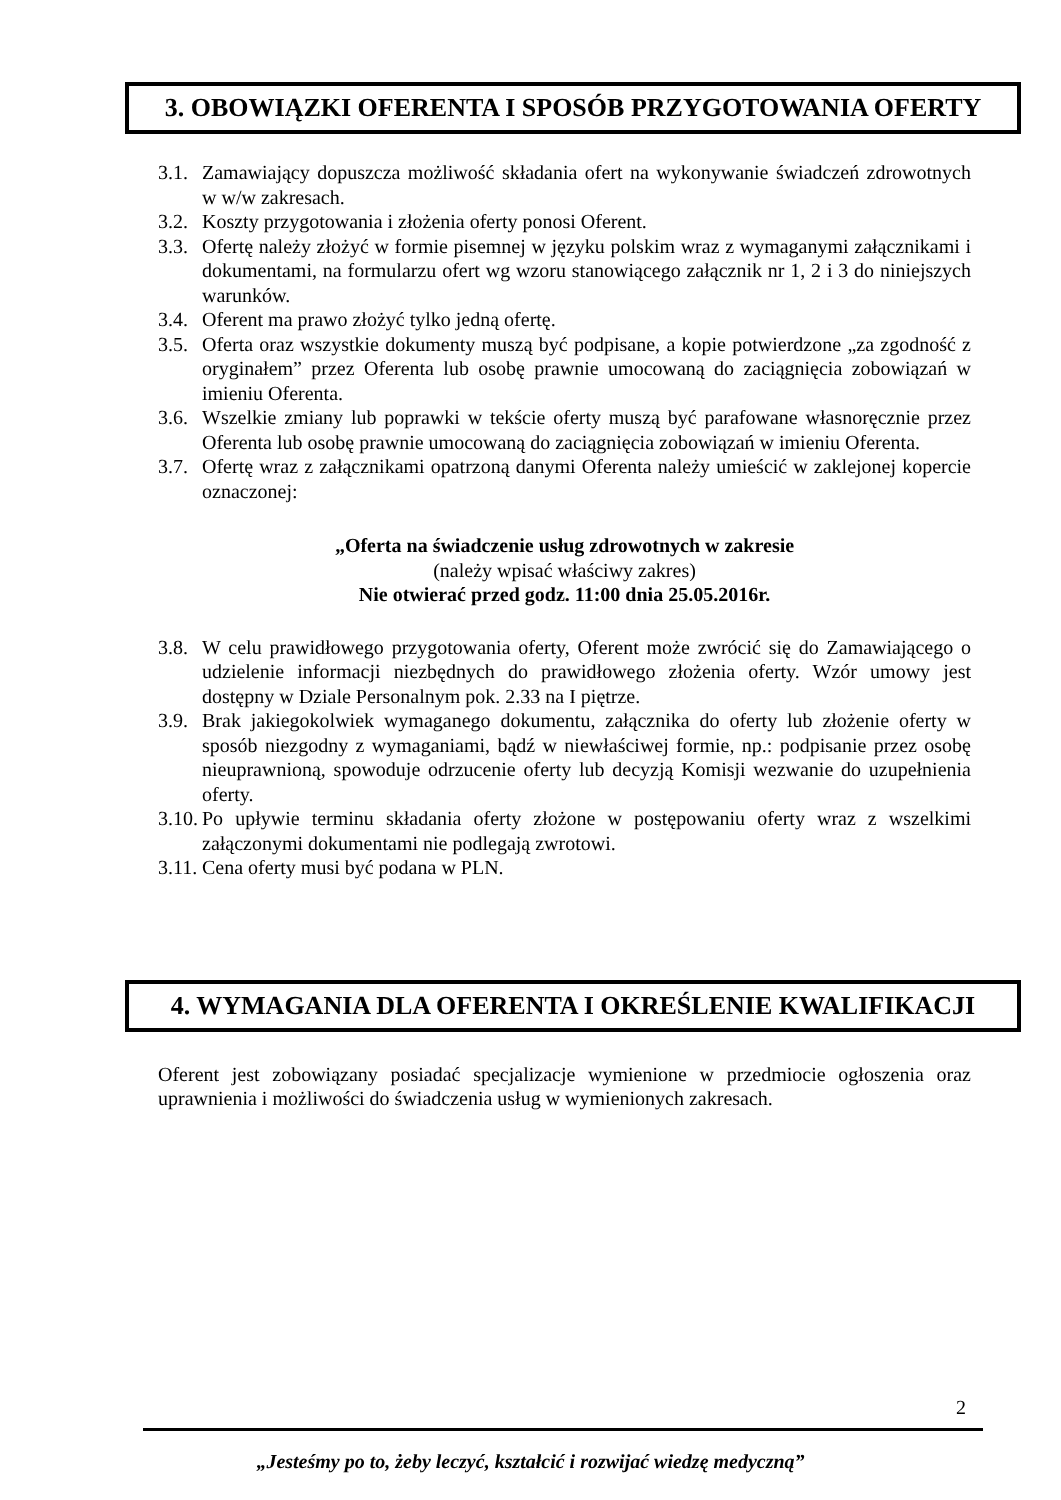3. OBOWIĄZKI OFERENTA I SPOSÓB PRZYGOTOWANIA OFERTY
3.1. Zamawiający dopuszcza możliwość składania ofert na wykonywanie świadczeń zdrowotnych w w/w zakresach.
3.2. Koszty przygotowania i złożenia oferty ponosi Oferent.
3.3. Ofertę należy złożyć w formie pisemnej w języku polskim wraz z wymaganymi załącznikami i dokumentami, na formularzu ofert wg wzoru stanowiącego załącznik nr 1, 2 i 3 do niniejszych warunków.
3.4. Oferent ma prawo złożyć tylko jedną ofertę.
3.5. Oferta oraz wszystkie dokumenty muszą być podpisane, a kopie potwierdzone „za zgodność z oryginałem” przez Oferenta lub osobę prawnie umocowaną do zaciągnięcia zobowiązań w imieniu Oferenta.
3.6. Wszelkie zmiany lub poprawki w tekście oferty muszą być parafowane własnoręcznie przez Oferenta lub osobę prawnie umocowaną do zaciągnięcia zobowiązań w imieniu Oferenta.
3.7. Ofertę wraz z załącznikami opatrzoną danymi Oferenta należy umieścić w zaklejonej kopercie oznaczonej:
„Oferta na świadczenie usług zdrowotnych w zakresie
(należy wpisać właściwy zakres)
Nie otwierać przed godz. 11:00 dnia 25.05.2016r.
3.8. W celu prawidłowego przygotowania oferty, Oferent może zwrócić się do Zamawiającego o udzielenie informacji niezbędnych do prawidłowego złożenia oferty. Wzór umowy jest dostępny w Dziale Personalnym pok. 2.33 na I piętrze.
3.9. Brak jakiegokolwiek wymaganego dokumentu, załącznika do oferty lub złożenie oferty w sposób niezgodny z wymaganiami, bądź w niewłaściwej formie, np.: podpisanie przez osobę nieuprawnioną, spowoduje odrzucenie oferty lub decyzją Komisji wezwanie do uzupełnienia oferty.
3.10. Po upływie terminu składania oferty złożone w postępowaniu oferty wraz z wszelkimi załączonymi dokumentami nie podlegają zwrotowi.
3.11. Cena oferty musi być podana w PLN.
4. WYMAGANIA DLA OFERENTA I OKREŚLENIE KWALIFIKACJI
Oferent jest zobowiązany posiadać specjalizacje wymienione w przedmiocie ogłoszenia oraz uprawnienia i możliwości do świadczenia usług w wymienionych zakresach.
2
„Jesteśmy po to, żeby leczyć, kształcić i rozwijać wiedzę medyczną”